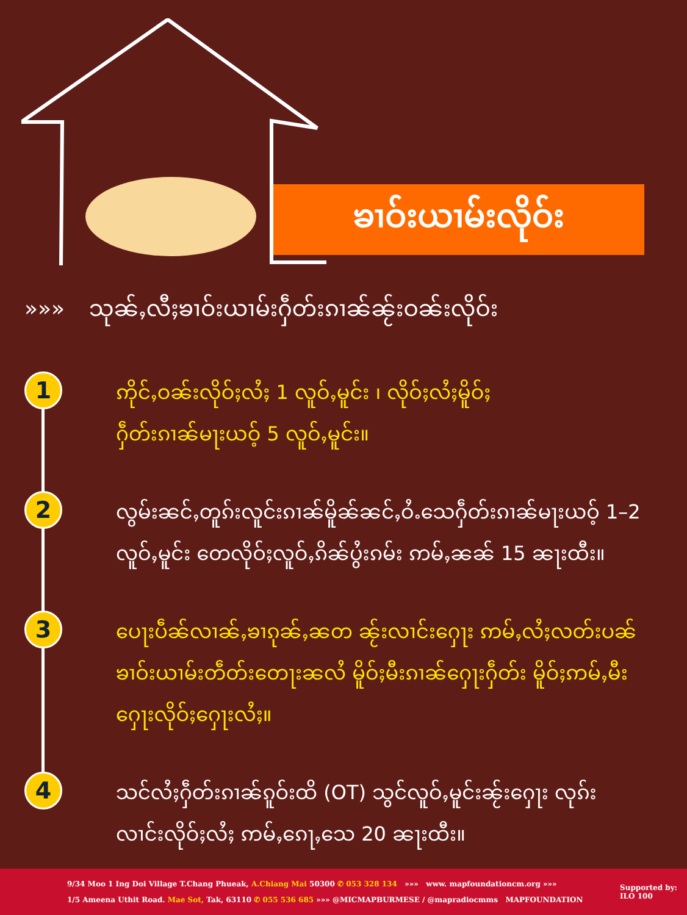ၶၢဝ်းယၢမ်းလိုဝ်း
»»» သုၼ်ႇလီႈၶၢဝ်းယၢမ်းႁဵတ်းၵၢၼ်ၼႂ်းဝၼ်းလိုဝ်း
1
ဢိုင်ႇဝၼ်းလိုဝ်ႈလႆႈ 1 လူဝ်ႇမူင်း ၊ လိုဝ်ႈလႆႈမိူဝ်ႈ
ႁဵတ်းၵၢၼ်မႃးယဝ့် 5 လူဝ်ႇမူင်း။
2
လွမ်းၼင်ႇတူၵ်းလူင်းၵၢၼ်မိူၼ်ၼင်ႇဝႆႉသေႁဵတ်းၵၢၼ်မႃးယဝ့် 1–2
လူဝ်ႇမူင်း တေလိုဝ်ႈလူဝ်ႇၵိၼ်ပွႆးၵမ်း ဢမ်ႇၼၼ် 15 ၼႃးထီး။
3
ပေႃးပဵၼ်လၢၼ်ႇၶၢၵုၼ်ႇၼတ ၼႂ်းလၢင်းႁေႃး ဢမ်ႇလႆႈလတ်းပၼ်
ၶၢဝ်းယၢမ်းတဵတ်းတေႃးၼလႆ မိူဝ်ႈမီးၵၢၼ်ႁေႃးႁဵတ်း မိူဝ်ႈဢမ်ႇမီး
ႁေႃးလိုဝ်ႈႁေႃးလႆႈ။
4
သင်လႆႈႁဵတ်းၵၢၼ်ၵူဝ်းထိ (OT) သွင်လူဝ်ႇမူင်းၼႂ်းႁေႃး လုၵ်း
လၢင်းလိုဝ်ႈလႆႈ ဢမ်ႇၵေႃႇသေ 20 ၼႃးထီး။
9/34 Moo 1 Ing Doi Village T.Chang Phueak, A.Chiang Mai 50300 ✆ 053 328 134 »»» www. mapfoundationcm.org »»»
1/5 Ameena Uthit Road. Mae Sot, Tak, 63110 ✆ 055 536 685 »»» @MICMAPBURMESE / @mapradiocmms MAPFOUNDATION
Supported by:
ILO 100